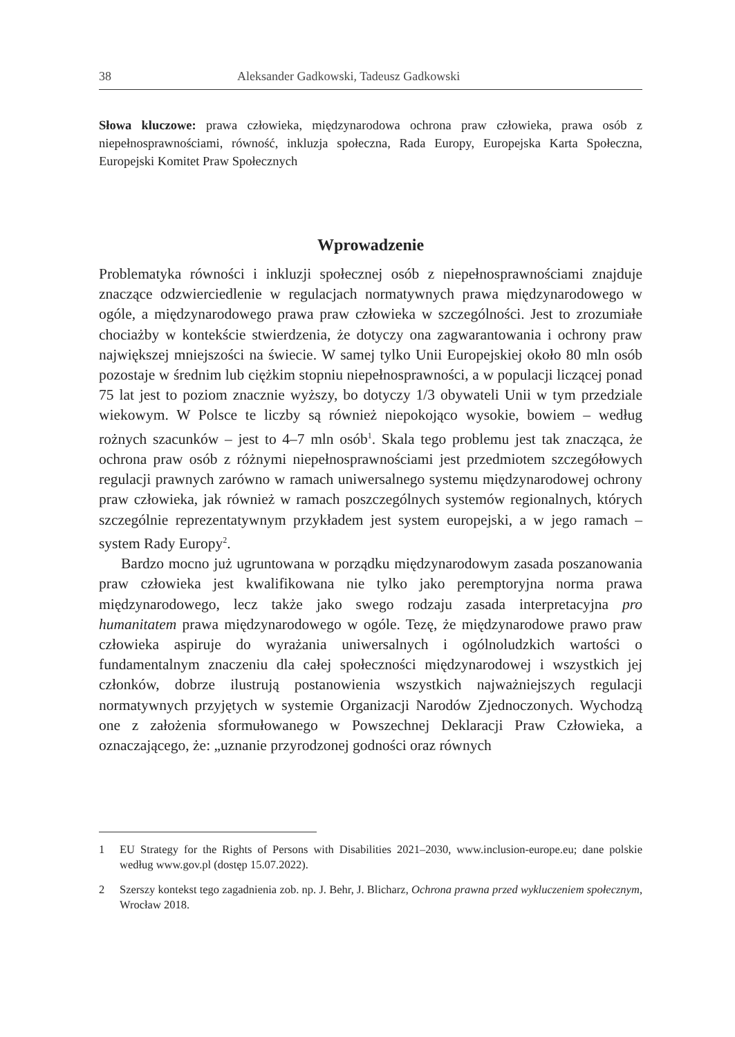38 Aleksander Gadkowski, Tadeusz Gadkowski
Słowa kluczowe: prawa człowieka, międzynarodowa ochrona praw człowieka, prawa osób z niepełnosprawnościami, równość, inkluzja społeczna, Rada Europy, Europejska Karta Społeczna, Europejski Komitet Praw Społecznych
Wprowadzenie
Problematyka równości i inkluzji społecznej osób z niepełnosprawnościami znajduje znaczące odzwierciedlenie w regulacjach normatywnych prawa międzynarodowego w ogóle, a międzynarodowego prawa praw człowieka w szczególności. Jest to zrozumiałe chociażby w kontekście stwierdzenia, że dotyczy ona zagwarantowania i ochrony praw największej mniejszości na świecie. W samej tylko Unii Europejskiej około 80 mln osób pozostaje w średnim lub ciężkim stopniu niepełnosprawności, a w populacji liczącej ponad 75 lat jest to poziom znacznie wyższy, bo dotyczy 1/3 obywateli Unii w tym przedziale wiekowym. W Polsce te liczby są również niepokojąco wysokie, bowiem – według rożnych szacunków – jest to 4–7 mln osób<sup>1</sup>. Skala tego problemu jest tak znacząca, że ochrona praw osób z różnymi niepełnosprawnościami jest przedmiotem szczegółowych regulacji prawnych zarówno w ramach uniwersalnego systemu międzynarodowej ochrony praw człowieka, jak również w ramach poszczególnych systemów regionalnych, których szczególnie reprezentatywnym przykładem jest system europejski, a w jego ramach – system Rady Europy<sup>2</sup>.
Bardzo mocno już ugruntowana w porządku międzynarodowym zasada poszanowania praw człowieka jest kwalifikowana nie tylko jako peremptoryjna norma prawa międzynarodowego, lecz także jako swego rodzaju zasada interpretacyjna pro humanitatem prawa międzynarodowego w ogóle. Tezę, że międzynarodowe prawo praw człowieka aspiruje do wyrażania uniwersalnych i ogólnoludzkich wartości o fundamentalnym znaczeniu dla całej społeczności międzynarodowej i wszystkich jej członków, dobrze ilustrują postanowienia wszystkich najważniejszych regulacji normatywnych przyjętych w systemie Organizacji Narodów Zjednoczonych. Wychodzą one z założenia sformułowanego w Powszechnej Deklaracji Praw Człowieka, a oznaczającego, że: „uznanie przyrodzonej godności oraz równych
1 EU Strategy for the Rights of Persons with Disabilities 2021–2030, www.inclusion-europe.eu; dane polskie według www.gov.pl (dostęp 15.07.2022).
2 Szerszy kontekst tego zagadnienia zob. np. J. Behr, J. Blicharz, Ochrona prawna przed wykluczeniem społecznym, Wrocław 2018.